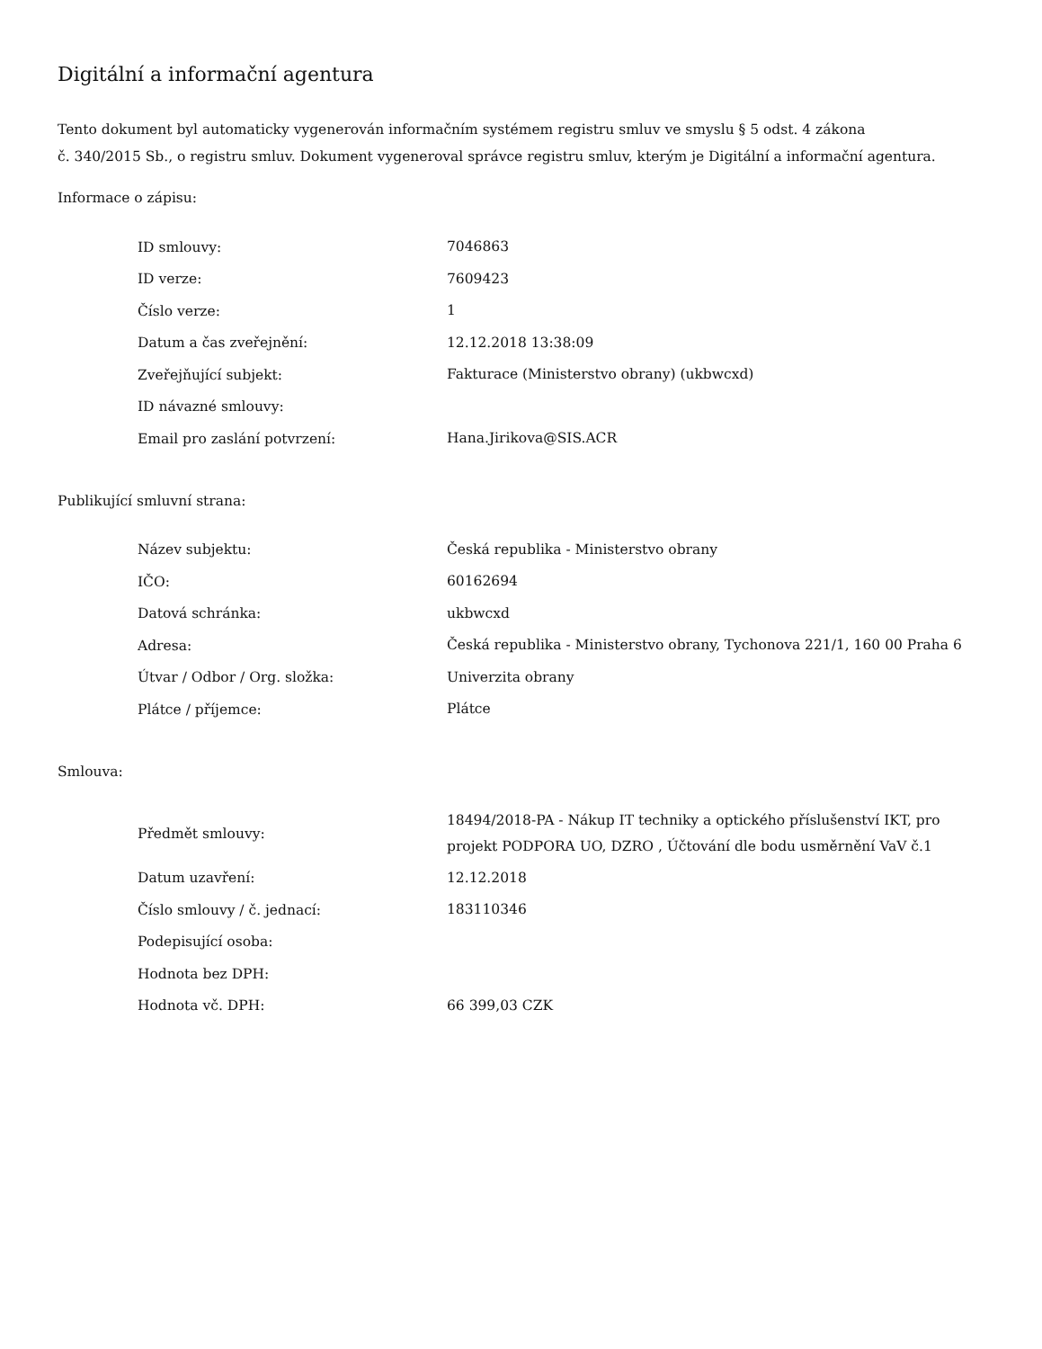Digitální a informační agentura
Tento dokument byl automaticky vygenerován informačním systémem registru smluv ve smyslu § 5 odst. 4 zákona
č. 340/2015 Sb., o registru smluv. Dokument vygeneroval správce registru smluv, kterým je Digitální a informační agentura.
Informace o zápisu:
| ID smlouvy: | 7046863 |
| ID verze: | 7609423 |
| Číslo verze: | 1 |
| Datum a čas zveřejnění: | 12.12.2018 13:38:09 |
| Zveřejňující subjekt: | Fakturace (Ministerstvo obrany) (ukbwcxd) |
| ID návazné smlouvy: | |
| Email pro zaslání potvrzení: | Hana.Jirikova@SIS.ACR |
Publikující smluvní strana:
| Název subjektu: | Česká republika - Ministerstvo obrany |
| IČO: | 60162694 |
| Datová schránka: | ukbwcxd |
| Adresa: | Česká republika - Ministerstvo obrany, Tychonova 221/1, 160 00 Praha 6 |
| Útvar / Odbor / Org. složka: | Univerzita obrany |
| Plátce / příjemce: | Plátce |
Smlouva:
| Předmět smlouvy: | 18494/2018-PA - Nákup IT techniky a optického příslušenství IKT, pro projekt PODPORA UO, DZRO , Účtování dle bodu usměrnění VaV č.1 |
| Datum uzavření: | 12.12.2018 |
| Číslo smlouvy / č. jednací: | 183110346 |
| Podepisující osoba: | |
| Hodnota bez DPH: | |
| Hodnota vč. DPH: | 66 399,03 CZK |